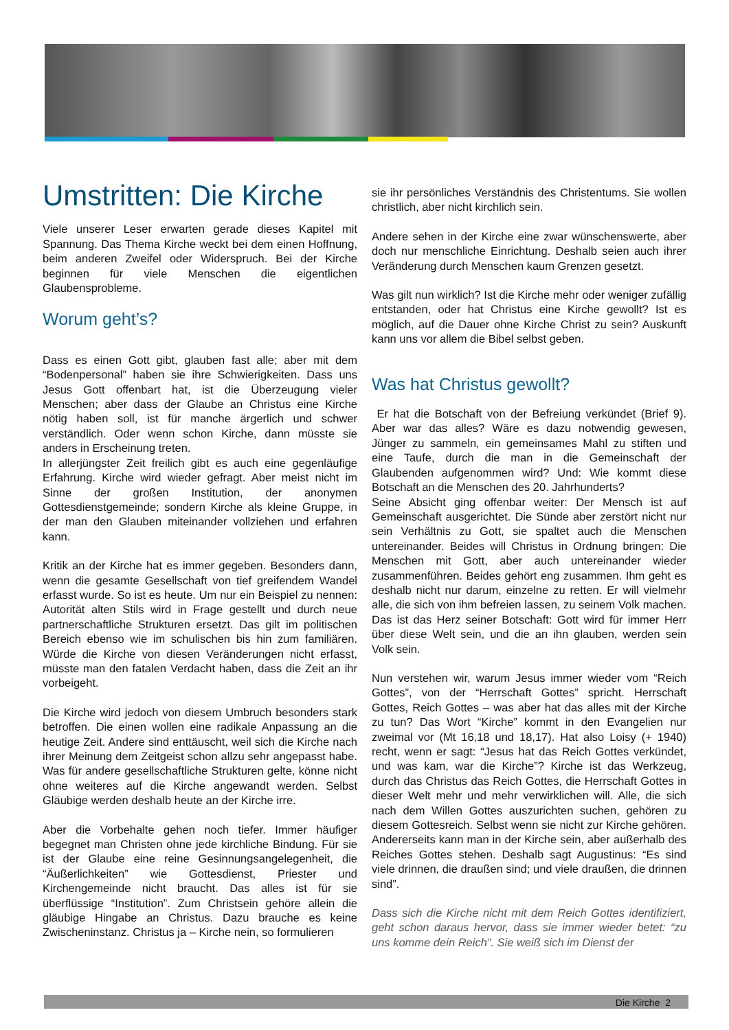Umstritten: Die Kirche
Viele unserer Leser erwarten gerade dieses Kapitel mit Spannung. Das Thema Kirche weckt bei dem einen Hoffnung, beim anderen Zweifel oder Widerspruch. Bei der Kirche beginnen für viele Menschen die eigentlichen Glaubensprobleme.
Worum geht’s?
Dass es einen Gott gibt, glauben fast alle; aber mit dem “Bodenpersonal” haben sie ihre Schwierigkeiten. Dass uns Jesus Gott offenbart hat, ist die Überzeugung vieler Menschen; aber dass der Glaube an Christus eine Kirche nötig haben soll, ist für manche ärgerlich und schwer verständlich. Oder wenn schon Kirche, dann müsste sie anders in Erscheinung treten.
In allerjüngster Zeit freilich gibt es auch eine gegenläufige Erfahrung. Kirche wird wieder gefragt. Aber meist nicht im Sinne der großen Institution, der anonymen Gottesdienstgemeinde; sondern Kirche als kleine Gruppe, in der man den Glauben miteinander vollziehen und erfahren kann.
Kritik an der Kirche hat es immer gegeben. Besonders dann, wenn die gesamte Gesellschaft von tief greifendem Wandel erfasst wurde. So ist es heute. Um nur ein Beispiel zu nennen: Autorität alten Stils wird in Frage gestellt und durch neue partnerschaftliche Strukturen ersetzt. Das gilt im politischen Bereich ebenso wie im schulischen bis hin zum familiären. Würde die Kirche von diesen Veränderungen nicht erfasst, müsste man den fatalen Verdacht haben, dass die Zeit an ihr vorbeigeht.
Die Kirche wird jedoch von diesem Umbruch besonders stark betroffen. Die einen wollen eine radikale Anpassung an die heutige Zeit. Andere sind enttäuscht, weil sich die Kirche nach ihrer Meinung dem Zeitgeist schon allzu sehr angepasst habe. Was für andere gesellschaftliche Strukturen gelte, könne nicht ohne weiteres auf die Kirche angewandt werden. Selbst Gläubige werden deshalb heute an der Kirche irre.
Aber die Vorbehalte gehen noch tiefer. Immer häufiger begegnet man Christen ohne jede kirchliche Bindung. Für sie ist der Glaube eine reine Gesinnungsangelegenheit, die “Äußerlichkeiten” wie Gottesdienst, Priester und Kirchengemeinde nicht braucht. Das alles ist für sie überflüssige “Institution”. Zum Christsein gehöre allein die gläubige Hingabe an Christus. Dazu brauche es keine Zwischeninstanz. Christus ja – Kirche nein, so formulieren
sie ihr persönliches Verständnis des Christentums. Sie wollen christlich, aber nicht kirchlich sein.
Andere sehen in der Kirche eine zwar wünschenswerte, aber doch nur menschliche Einrichtung. Deshalb seien auch ihrer Veränderung durch Menschen kaum Grenzen gesetzt.
Was gilt nun wirklich? Ist die Kirche mehr oder weniger zufällig entstanden, oder hat Christus eine Kirche gewollt? Ist es möglich, auf die Dauer ohne Kirche Christ zu sein? Auskunft kann uns vor allem die Bibel selbst geben.
Was hat Christus gewollt?
Er hat die Botschaft von der Befreiung verkündet (Brief 9). Aber war das alles? Wäre es dazu notwendig gewesen, Jünger zu sammeln, ein gemeinsames Mahl zu stiften und eine Taufe, durch die man in die Gemeinschaft der Glaubenden aufgenommen wird? Und: Wie kommt diese Botschaft an die Menschen des 20. Jahrhunderts?
Seine Absicht ging offenbar weiter: Der Mensch ist auf Gemeinschaft ausgerichtet. Die Sünde aber zerstört nicht nur sein Verhältnis zu Gott, sie spaltet auch die Menschen untereinander. Beides will Christus in Ordnung bringen: Die Menschen mit Gott, aber auch untereinander wieder zusammenführen. Beides gehört eng zusammen. Ihm geht es deshalb nicht nur darum, einzelne zu retten. Er will vielmehr alle, die sich von ihm befreien lassen, zu seinem Volk machen. Das ist das Herz seiner Botschaft: Gott wird für immer Herr über diese Welt sein, und die an ihn glauben, werden sein Volk sein.
Nun verstehen wir, warum Jesus immer wieder vom “Reich Gottes”, von der “Herrschaft Gottes” spricht. Herrschaft Gottes, Reich Gottes – was aber hat das alles mit der Kirche zu tun? Das Wort “Kirche” kommt in den Evangelien nur zweimal vor (Mt 16,18 und 18,17). Hat also Loisy (+ 1940) recht, wenn er sagt: “Jesus hat das Reich Gottes verkündet, und was kam, war die Kirche”? Kirche ist das Werkzeug, durch das Christus das Reich Gottes, die Herrschaft Gottes in dieser Welt mehr und mehr verwirklichen will. Alle, die sich nach dem Willen Gottes auszurichten suchen, gehören zu diesem Gottesreich. Selbst wenn sie nicht zur Kirche gehören. Andererseits kann man in der Kirche sein, aber außerhalb des Reiches Gottes stehen. Deshalb sagt Augustinus: “Es sind viele drinnen, die draußen sind; und viele draußen, die drinnen sind”.
Dass sich die Kirche nicht mit dem Reich Gottes identifiziert, geht schon daraus hervor, dass sie immer wieder betet: “zu uns komme dein Reich”. Sie weiß sich im Dienst der
Die Kirche 2